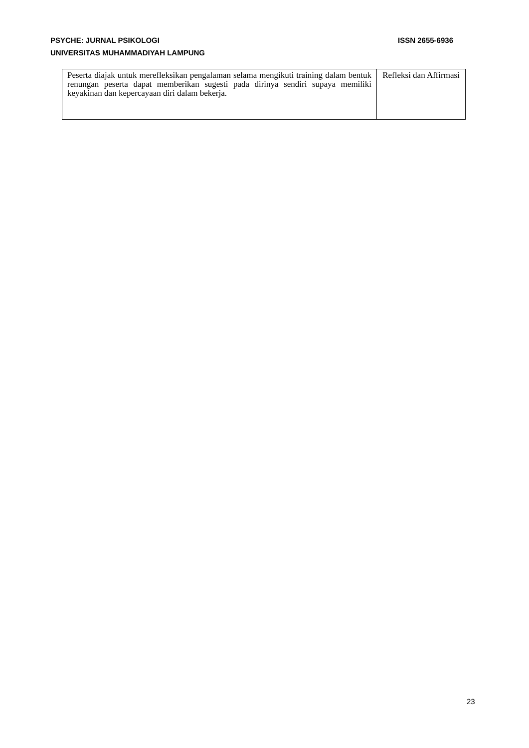PSYCHE: JURNAL PSIKOLOGI ISSN 2655-6936
UNIVERSITAS MUHAMMADIYAH LAMPUNG
| Peserta diajak untuk merefleksikan pengalaman selama mengikuti training dalam bentuk renungan peserta dapat memberikan sugesti pada dirinya sendiri supaya memiliki keyakinan dan kepercayaan diri dalam bekerja. | Refleksi dan Affirmasi |
23